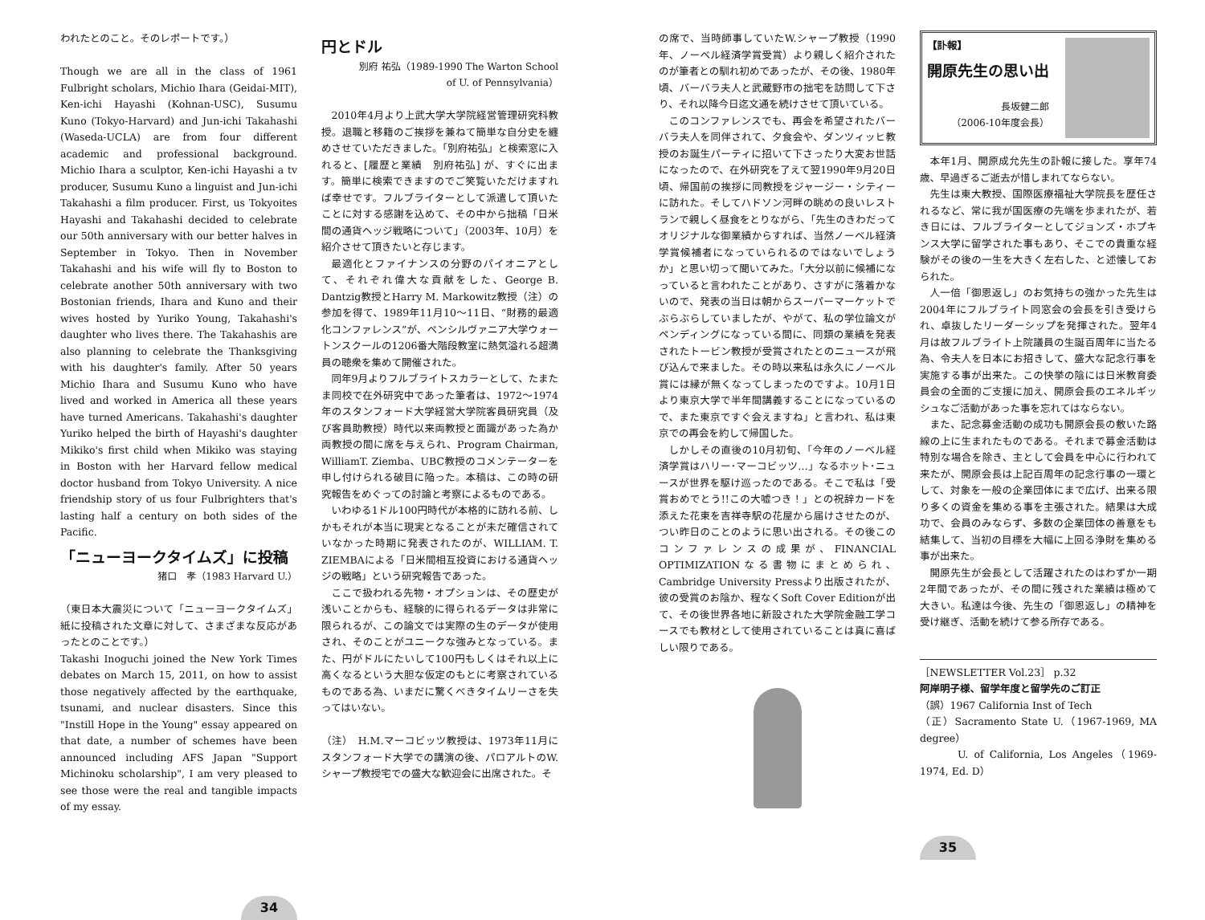われたとのこと。そのレポートです。）
Though we are all in the class of 1961 Fulbright scholars, Michio Ihara (Geidai-MIT), Ken-ichi Hayashi (Kohnan-USC), Susumu Kuno (Tokyo-Harvard) and Jun-ichi Takahashi (Waseda-UCLA) are from four different academic and professional background. Michio Ihara a sculptor, Ken-ichi Hayashi a tv producer, Susumu Kuno a linguist and Jun-ichi Takahashi a film producer. First, us Tokyoites Hayashi and Takahashi decided to celebrate our 50th anniversary with our better halves in September in Tokyo. Then in November Takahashi and his wife will fly to Boston to celebrate another 50th anniversary with two Bostonian friends, Ihara and Kuno and their wives hosted by Yuriko Young, Takahashi's daughter who lives there. The Takahashis are also planning to celebrate the Thanksgiving with his daughter's family. After 50 years Michio Ihara and Susumu Kuno who have lived and worked in America all these years have turned Americans. Takahashi's daughter Yuriko helped the birth of Hayashi's daughter Mikiko's first child when Mikiko was staying in Boston with her Harvard fellow medical doctor husband from Tokyo University. A nice friendship story of us four Fulbrighters that's lasting half a century on both sides of the Pacific.
「ニューヨークタイムズ」に投稿
猪口　孝（1983 Harvard U.）
（東日本大震災について「ニューヨークタイムズ」紙に投稿された文章に対して、さまざまな反応があったとのことです。）
Takashi Inoguchi joined the New York Times debates on March 15, 2011, on how to assist those negatively affected by the earthquake, tsunami, and nuclear disasters. Since this "Instill Hope in the Young" essay appeared on that date, a number of schemes have been announced including AFS Japan "Support Michinoku scholarship", I am very pleased to see those were the real and tangible impacts of my essay.
34
円とドル
別府 祐弘（1989-1990 The Warton School
of U. of Pennsylvania）
2010年4月より上武大学大学院経営管理研究科教授。退職と移籍のご挨拶を兼ねて簡単な自分史を纏めさせていただきました。「別府祐弘」と検索窓に入れると、[履歴と業績　別府祐弘] が、すぐに出ます。簡単に検索できますのでご笑覧いただけますれば幸せです。フルブライターとして派遣して頂いたことに対する感謝を込めて、その中から拙稿「日米間の通貨ヘッジ戦略について」（2003年、10月）を紹介させて頂きたいと存じます。
最適化とファイナンスの分野のパイオニアとして、それぞれ偉大な貢献をした、George B. Dantzig教授とHarry M. Markowitz教授（注）の参加を得て、1989年11月10～11日、“財務的最適化コンファレンス”が、ペンシルヴァニア大学ウォートンスクールの1206番大階段教室に熱気溢れる超満員の聴衆を集めて開催された。
同年9月よりフルブライトスカラーとして、たまたま同校で在外研究中であった筆者は、1972～1974年のスタンフォード大学経営大学院客員研究員（及び客員助教授）時代以来両教授と面識があった為か両教授の間に席を与えられ、Program Chairman, WilliamT. Ziemba、UBC教授のコメンテーターを申し付けられる破目に陥った。本稿は、この時の研究報告をめぐっての討論と考察によるものである。
いわゆる1ドル100円時代が本格的に訪れる前、しかもそれが本当に現実となることが未だ確信されていなかった時期に発表されたのが、WILLIAM. T. ZIEMBAによる「日米間相互投資における通貨ヘッジの戦略」という研究報告であった。
ここで扱われる先物・オプションは、その歴史が浅いことからも、経験的に得られるデータは非常に限られるが、この論文では実際の生のデータが使用され、そのことがユニークな強みとなっている。また、円がドルにたいして100円もしくはそれ以上に高くなるという大胆な仮定のもとに考察されているものである為、いまだに驚くべきタイムリーさを失ってはいない。
（注）　H.M.マーコビッツ教授は、1973年11月にスタンフォード大学での講演の後、パロアルトのW.シャープ教授宅での盛大な歓迎会に出席された。そ
の席で、当時師事していたW.シャープ教授（1990年、ノーベル経済学賞受賞）より親しく紹介されたのが筆者との馴れ初めであったが、その後、1980年頃、バーバラ夫人と武蔵野市の拙宅を訪問して下さり、それ以降今日迄文通を続けさせて頂いている。
このコンファレンスでも、再会を希望されたバーバラ夫人を同伴されて、夕食会や、ダンツィッヒ教授のお誕生パーティに招いて下さったり大変お世話になったので、在外研究を了えて翌1990年9月20日頃、帰国前の挨拶に同教授をジャージー・シティーに訪れた。そしてハドソン河畔の眺めの良いレストランで親しく昼食をとりながら、「先生のきわだってオリジナルな御業績からすれば、当然ノーベル経済学賞候補者になっていられるのではないでしょうか」と思い切って聞いてみた。「大分以前に候補になっていると言われたことがあり、さすがに落着かないので、発表の当日は朝からスーパーマーケットでぶらぶらしていましたが、やがて、私の学位論文がペンディングになっている間に、同類の業績を発表されたトービン教授が受賞されたとのニュースが飛び込んで来ました。その時以来私は永久にノーベル賞には縁が無くなってしまったのですよ。10月1日より東京大学で半年間講義することになっているので、また東京ですぐ会えますね」と言われ、私は東京での再会を約して帰国した。
しかしその直後の10月初旬、「今年のノーベル経済学賞はハリー･マーコビッツ…」なるホット･ニュースが世界を駆け巡ったのである。そこで私は「受賞おめでとう!!この大嘘つき！」との祝辞カードを添えた花束を吉祥寺駅の花屋から届けさせたのが、つい昨日のことのように思い出される。その後このコンファレンスの成果が、FINANCIAL OPTIMIZATIONなる書物にまとめられ、Cambridge University Pressより出版されたが、彼の受賞のお陰か、程なくSoft Cover Editionが出て、その後世界各地に新設された大学院金融工学コースでも教材として使用されていることは真に喜ばしい限りである。
【訃報】
開原先生の思い出
長坂健二郎
（2006-10年度会長）
本年1月、開原成允先生の訃報に接した。享年74歳、早過ぎるご逝去が惜しまれてならない。
先生は東大教授、国際医療福祉大学院長を歴任されるなど、常に我が国医療の先端を歩まれたが、若き日には、フルブライターとしてジョンズ・ホプキンス大学に留学された事もあり、そこでの貴重な経験がその後の一生を大きく左右した、と述懐しておられた。
人一倍「御恩返し」のお気持ちの強かった先生は2004年にフルブライト同窓会の会長を引き受けられ、卓抜したリーダーシップを発揮された。翌年4月は故フルブライト上院議員の生誕百周年に当たる為、令夫人を日本にお招きして、盛大な記念行事を実施する事が出来た。この快挙の陰には日米教育委員会の全面的ご支援に加え、開原会長のエネルギッシュなご活動があった事を忘れてはならない。
また、記念募金活動の成功も開原会長の敷いた路線の上に生まれたものである。それまで募金活動は特別な場合を除き、主として会員を中心に行われて来たが、開原会長は上記百周年の記念行事の一環として、対象を一般の企業団体にまで広げ、出来る限り多くの資金を集める事を主張された。結果は大成功で、会員のみならず、多数の企業団体の善意をも結集して、当初の目標を大幅に上回る浄財を集める事が出来た。
開原先生が会長として活躍されたのはわずか一期2年間であったが、その間に残された業績は極めて大きい。私達は今後、先生の「御恩返し」の精神を受け継ぎ、活動を続けて参る所存である。
［NEWSLETTER Vol.23］ p.32
阿岸明子様、留学年度と留学先のご訂正
（誤）1967 California Inst of Tech
（正）Sacramento State U.（1967-1969, MA degree）
　　　U. of California, Los Angeles（1969-1974, Ed. D）
35